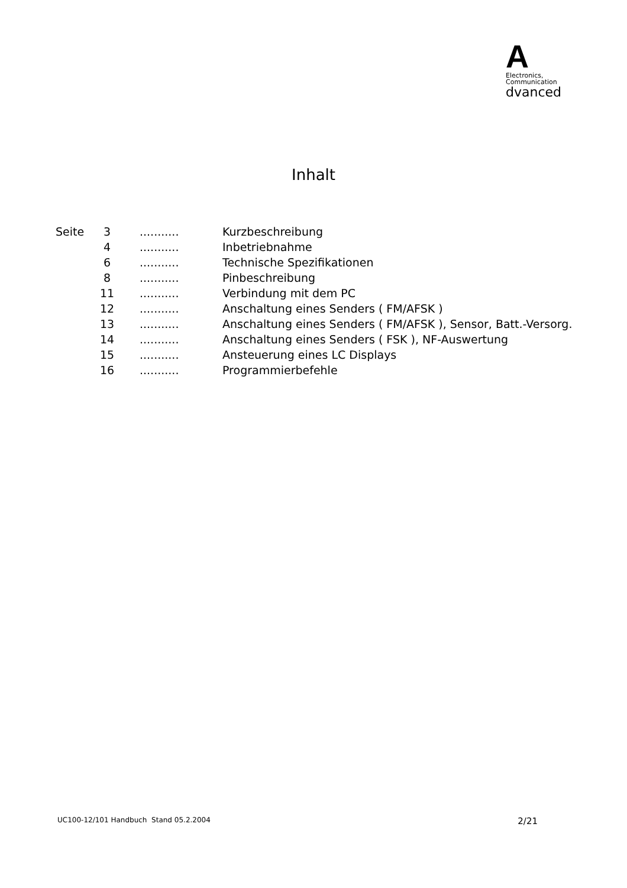A
Electronics,
Communication
dvanced
Inhalt
| Seite | 3 | ........... | Kurzbeschreibung |
| | 4 | ........... | Inbetriebnahme |
| | 6 | ........... | Technische Spezifikationen |
| | 8 | ........... | Pinbeschreibung |
| | 11 | ........... | Verbindung mit dem PC |
| | 12 | ........... | Anschaltung eines Senders ( FM/AFSK ) |
| | 13 | ........... | Anschaltung eines Senders ( FM/AFSK ), Sensor, Batt.-Versorg. |
| | 14 | ........... | Anschaltung eines Senders ( FSK ), NF-Auswertung |
| | 15 | ........... | Ansteuerung eines LC Displays |
| | 16 | ........... | Programmierbefehle |
UC100-12/101 Handbuch Stand 05.2.2004 2/21